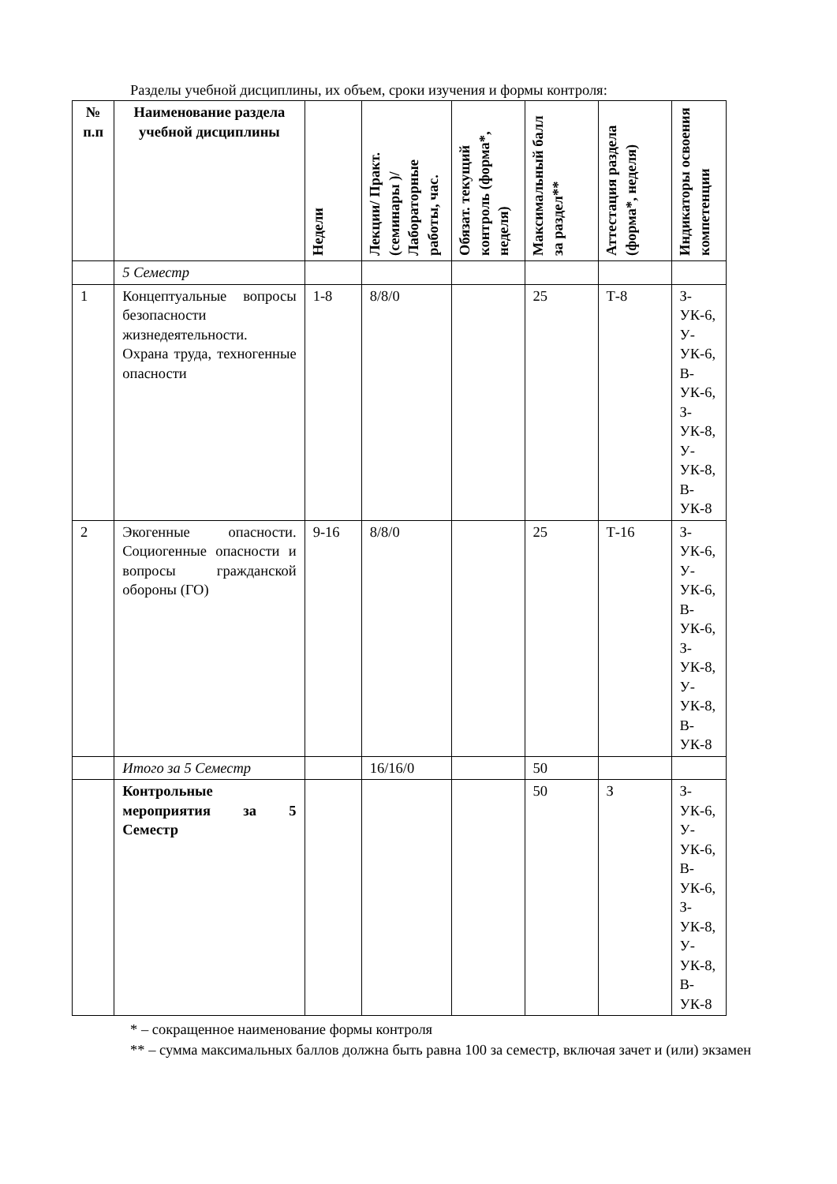Разделы учебной дисциплины, их объем, сроки изучения и формы контроля:
| № п.п | Наименование раздела учебной дисциплины | Недели | Лекции/ Практ. (семинары )/ Лабораторные работы, час. | Обязат. текущий контроль (форма*, неделя) | Максимальный балл за раздел** | Аттестация раздела (форма*, неделя) | Индикаторы освоения компетенции |
| --- | --- | --- | --- | --- | --- | --- | --- |
| | 5 Семестр | | | | | | |
| 1 | Концептуальные вопросы безопасности жизнедеятельности. Охрана труда, техногенные опасности | 1-8 | 8/8/0 | | 25 | Т-8 | З-УК-6, У-УК-6, В-УК-6, З-УК-8, У-УК-8, В-УК-8 |
| 2 | Экогенные опасности. Социогенные опасности и вопросы гражданской обороны (ГО) | 9-16 | 8/8/0 | | 25 | Т-16 | З-УК-6, У-УК-6, В-УК-6, З-УК-8, У-УК-8, В-УК-8 |
| | Итого за 5 Семестр | | 16/16/0 | | 50 | | |
| | Контрольные мероприятия за 5 Семестр | | | | 50 | З | З-УК-6, У-УК-6, В-УК-6, З-УК-8, У-УК-8, В-УК-8 |
* – сокращенное наименование формы контроля
** – сумма максимальных баллов должна быть равна 100 за семестр, включая зачет и (или) экзамен